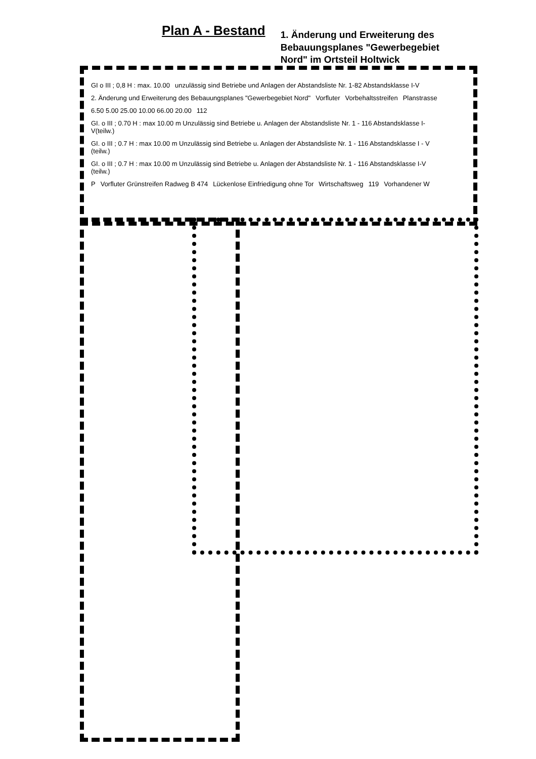Plan A - Bestand
1. Änderung und Erweiterung des
Bebauungsplanes "Gewerbegebiet
Nord" im Ortsteil Holtwick
GI o III ; 0,8 H : max. 10.00 unzulässig sind Betriebe und Anlagen der Abstandsliste Nr. 1-82 Abstandsklasse I-V 2. Änderung und Erweiterung des Bebauungsplanes "Gewerbegebiet Nord" Vorfluter Vorbehaltsstreifen Planstrasse 6.50 5.00 25.00 10.00 66.00 20.00 112 GI. o III ; 0.70 H : max 10.00 m Unzulässig sind Betriebe u. Anlagen der Abstandsliste Nr. 1 - 116 Abstandsklasse I-V(teilw.) GI. o III ; 0.7 H : max 10.00 m Unzulässig sind Betriebe u. Anlagen der Abstandsliste Nr. 1 - 116 Abstandsklasse I - V (teilw.) GI. o III ; 0.7 H : max 10.00 m Unzulässig sind Betriebe u. Anlagen der Abstandsliste Nr. 1 - 116 Abstandsklasse I-V (teilw.) P Vorfluter Grünstreifen Radweg B 474 Lückenlose Einfriedigung ohne Tor Wirtschaftsweg 119 Vorhandener W